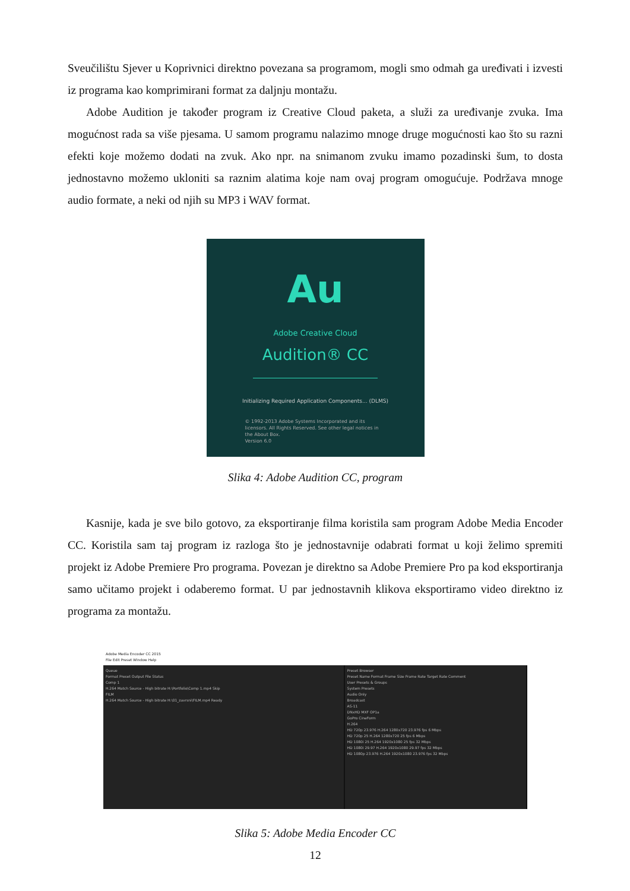Sveučilištu Sjever u Koprivnici direktno povezana sa programom, mogli smo odmah ga uređivati i izvesti iz programa kao komprimirani format za daljnju montažu.
Adobe Audition je također program iz Creative Cloud paketa, a služi za uređivanje zvuka. Ima mogućnost rada sa više pjesama. U samom programu nalazimo mnoge druge mogućnosti kao što su razni efekti koje možemo dodati na zvuk. Ako npr. na snimanom zvuku imamo pozadinski šum, to dosta jednostavno možemo ukloniti sa raznim alatima koje nam ovaj program omogućuje. Podržava mnoge audio formate, a neki od njih su MP3 i WAV format.
Au
Adobe Creative Cloud
Audition® CC
Initializing Required Application Components... (DLMS)
© 1992-2013 Adobe Systems Incorporated and its licensors. All Rights Reserved. See other legal notices in the About Box.
Version 6.0
Slika 4: Adobe Audition CC, program
Kasnije, kada je sve bilo gotovo, za eksportiranje filma koristila sam program Adobe Media Encoder CC. Koristila sam taj program iz razloga što je jednostavnije odabrati format u koji želimo spremiti projekt iz Adobe Premiere Pro programa. Povezan je direktno sa Adobe Premiere Pro pa kod eksportiranja samo učitamo projekt i odaberemo format. U par jednostavnih klikova eksportiramo video direktno iz programa za montažu.
Adobe Media Encoder CC 2015
File Edit Preset Window Help
Queue
Format Preset Output File Status
Comp 1
H.264 Match Source - High bitrate H:\Portfolio\Comp 1.mp4 Skip
FILM
H.264 Match Source - High bitrate H:\01_zavrsni\FILM.mp4 Ready
Preset Browser
Preset Name Format Frame Size Frame Rate Target Rate Comment
User Presets & Groups
System Presets
Audio Only
Broadcast
AS-11
DNxHD MXF OP1a
GoPro CineForm
H.264
HD 720p 23.976 H.264 1280x720 23.976 fps 6 Mbps
HD 720p 25 H.264 1280x720 25 fps 6 Mbps
HD 1080i 25 H.264 1920x1080 25 fps 32 Mbps
HD 1080i 29.97 H.264 1920x1080 29.97 fps 32 Mbps
HD 1080p 23.976 H.264 1920x1080 23.976 fps 32 Mbps
Slika 5: Adobe Media Encoder CC
12